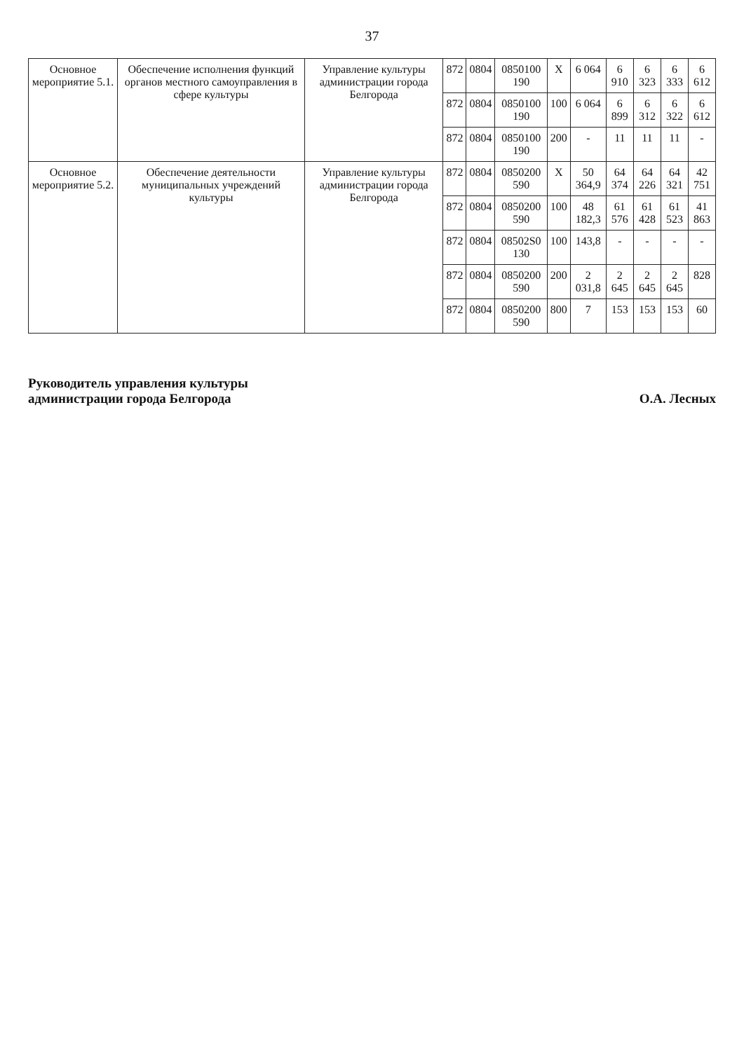37
| Основное мероприятие 5.1. | Обеспечение исполнения функций органов местного самоуправления в сфере культуры | Управление культуры администрации города Белгорода | 872 | 0804 | 0850100 190 | Х | 6 064 | 6 910 | 6 323 | 6 333 | 6 612 |
| | | | 872 | 0804 | 0850100 190 | 100 | 6 064 | 6 899 | 6 312 | 6 322 | 6 612 |
| | | | 872 | 0804 | 0850100 190 | 200 | - | 11 | 11 | 11 | - |
| Основное мероприятие 5.2. | Обеспечение деятельности муниципальных учреждений культуры | Управление культуры администрации города Белгорода | 872 | 0804 | 0850200 590 | Х | 50 364,9 | 64 374 | 64 226 | 64 321 | 42 751 |
| | | | 872 | 0804 | 0850200 590 | 100 | 48 182,3 | 61 576 | 61 428 | 61 523 | 41 863 |
| | | | 872 | 0804 | 08502S0 130 | 100 | 143,8 | - | - | - | - |
| | | | 872 | 0804 | 0850200 590 | 200 | 2 031,8 | 2 645 | 2 645 | 2 645 | 828 |
| | | | 872 | 0804 | 0850200 590 | 800 | 7 | 153 | 153 | 153 | 60 |
Руководитель управления культуры
администрации города Белгорода
О.А. Лесных